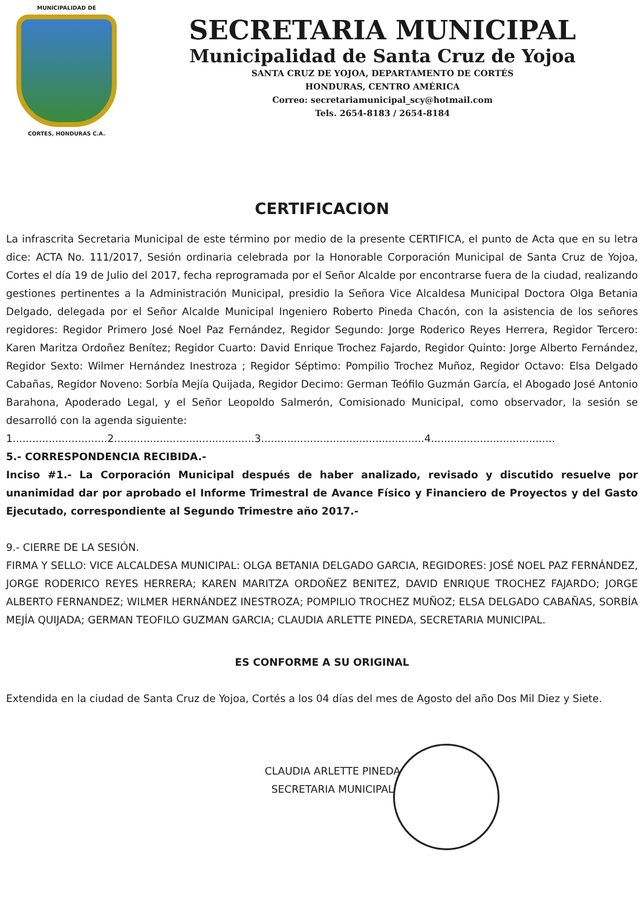MUNICIPALIDAD DE
CORTES, HONDURAS C.A.
SECRETARIA MUNICIPAL
Municipalidad de Santa Cruz de Yojoa
SANTA CRUZ DE YOJOA, DEPARTAMENTO DE CORTÉS
HONDURAS, CENTRO AMÉRICA
Correo: secretariamunicipal_scy@hotmail.com
Tels. 2654-8183 / 2654-8184
CERTIFICACION
La infrascrita Secretaria Municipal de este término por medio de la presente CERTIFICA, el punto de Acta que en su letra dice: ACTA No. 111/2017, Sesión ordinaria celebrada por la Honorable Corporación Municipal de Santa Cruz de Yojoa, Cortes el día 19 de Julio del 2017, fecha reprogramada por el Señor Alcalde por encontrarse fuera de la ciudad, realizando gestiones pertinentes a la Administración Municipal, presidio la Señora Vice Alcaldesa Municipal Doctora Olga Betania Delgado, delegada por el Señor Alcalde Municipal Ingeniero Roberto Pineda Chacón, con la asistencia de los señores regidores: Regidor Primero José Noel Paz Fernández, Regidor Segundo: Jorge Roderico Reyes Herrera, Regidor Tercero: Karen Maritza Ordoñez Benítez; Regidor Cuarto: David Enrique Trochez Fajardo, Regidor Quinto: Jorge Alberto Fernández, Regidor Sexto: Wilmer Hernández Inestroza ; Regidor Séptimo: Pompilio Trochez Muñoz, Regidor Octavo: Elsa Delgado Cabañas, Regidor Noveno: Sorbía Mejía Quijada, Regidor Decimo: German Teófilo Guzmán García, el Abogado José Antonio Barahona, Apoderado Legal, y el Señor Leopoldo Salmerón, Comisionado Municipal, como observador, la sesión se desarrolló con la agenda siguiente:
1.............................2...........................................3..................................................4......................................
5.- CORRESPONDENCIA RECIBIDA.-
Inciso #1.- La Corporación Municipal después de haber analizado, revisado y discutido resuelve por unanimidad dar por aprobado el Informe Trimestral de Avance Físico y Financiero de Proyectos y del Gasto Ejecutado, correspondiente al Segundo Trimestre año 2017.-
9.- CIERRE DE LA SESIÓN.
FIRMA Y SELLO: VICE ALCALDESA MUNICIPAL: OLGA BETANIA DELGADO GARCIA, REGIDORES: JOSÉ NOEL PAZ FERNÁNDEZ, JORGE RODERICO REYES HERRERA; KAREN MARITZA ORDOÑEZ BENITEZ, DAVID ENRIQUE TROCHEZ FAJARDO; JORGE ALBERTO FERNANDEZ; WILMER HERNÁNDEZ INESTROZA; POMPILIO TROCHEZ MUÑOZ; ELSA DELGADO CABAÑAS, SORBÍA MEJÍA QUIJADA; GERMAN TEOFILO GUZMAN GARCIA; CLAUDIA ARLETTE PINEDA, SECRETARIA MUNICIPAL.
ES CONFORME A SU ORIGINAL
Extendida en la ciudad de Santa Cruz de Yojoa, Cortés a los 04 días del mes de Agosto del año Dos Mil Diez y Siete.
CLAUDIA ARLETTE PINEDA
SECRETARIA MUNICIPAL